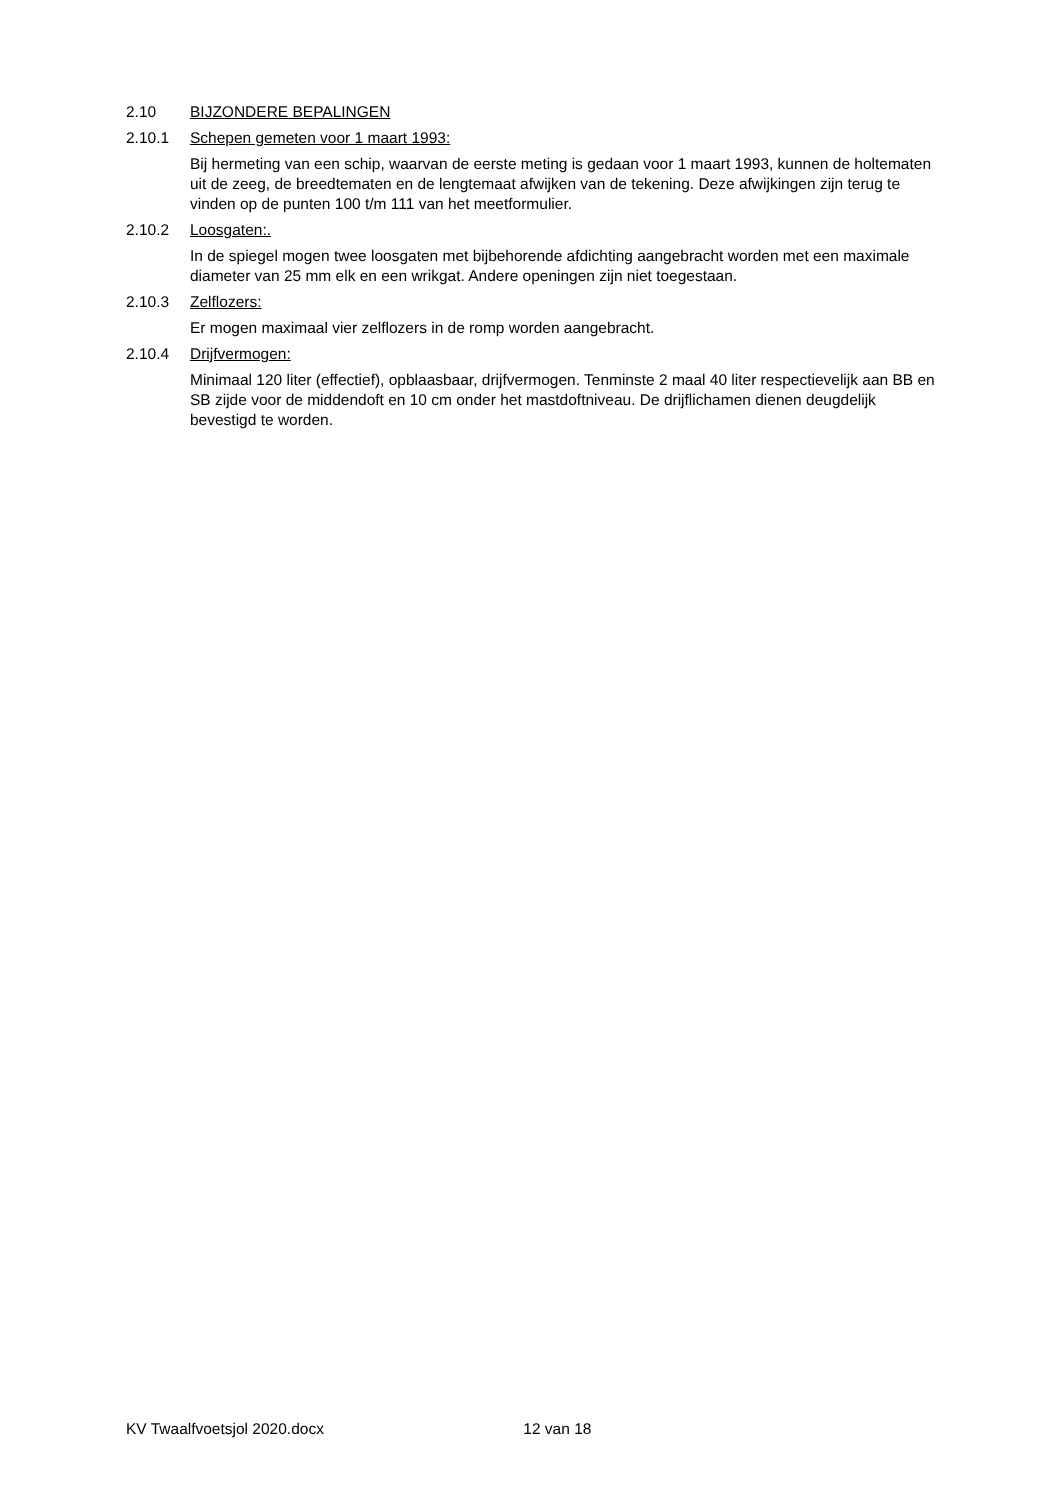2.10 BIJZONDERE BEPALINGEN
2.10.1 Schepen gemeten voor 1 maart 1993:
Bij hermeting van een schip, waarvan de eerste meting is gedaan voor 1 maart 1993, kunnen de holtematen uit de zeeg, de breedtematen en de lengtemaat afwijken van de tekening. Deze afwijkingen zijn terug te vinden op de punten 100 t/m 111 van het meetformulier.
2.10.2 Loosgaten:.
In de spiegel mogen twee loosgaten met bijbehorende afdichting aangebracht worden met een maximale diameter van 25 mm elk en een wrikgat. Andere openingen zijn niet toegestaan.
2.10.3 Zelflozers:
Er mogen maximaal vier zelflozers in de romp worden aangebracht.
2.10.4 Drijfvermogen:
Minimaal 120 liter (effectief), opblaasbaar, drijfvermogen. Tenminste 2 maal 40 liter respectievelijk aan BB en SB zijde voor de middendoft en 10 cm onder het mastdoftniveau. De drijflichamen dienen deugdelijk bevestigd te worden.
KV Twaalfvoetsjol 2020.docx 12 van 18